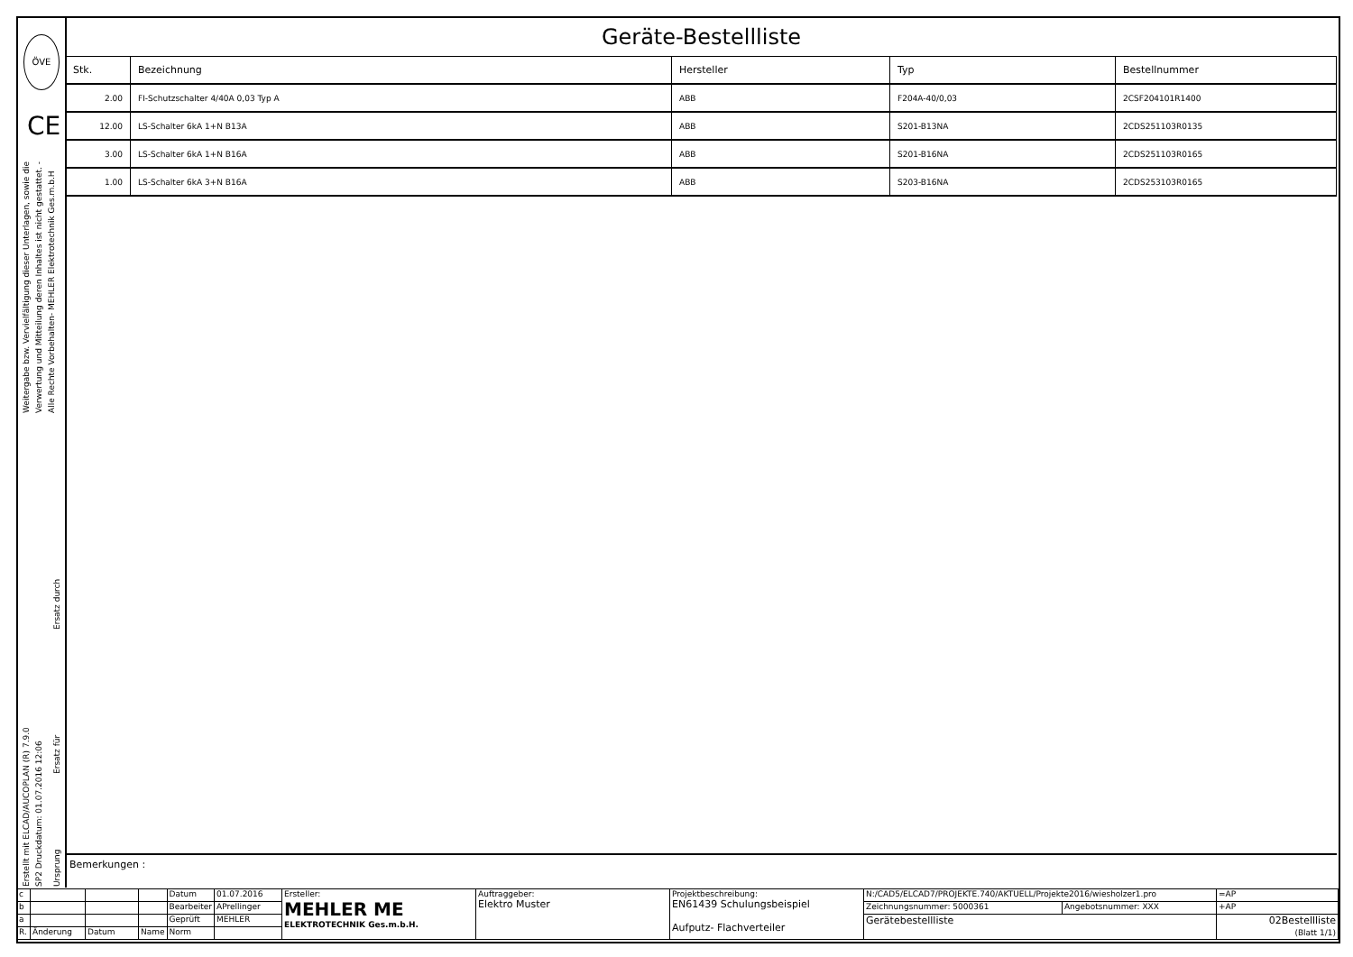ÖVE
CE
Weitergabe bzw. Vervielfältigung dieser Unterlagen, sowie die Verwertung und Mitteilung deren Inhaltes ist nicht gestattet. -Alle Rechte Vorbehalten- MEHLER Elektrotechnik Ges.m.b.H
Ersatz durch
Ersatz für
Erstellt mit ELCAD/AUCOPLAN (R) 7.9.0 SP2 Druckdatum: 01.07.2016 12:06
Ursprung
Geräte-Bestellliste
| Stk. | Bezeichnung | Hersteller | Typ | Bestellnummer |
| --- | --- | --- | --- | --- |
| 2.00 | FI-Schutzschalter 4/40A 0,03 Typ A | ABB | F204A-40/0,03 | 2CSF204101R1400 |
| 12.00 | LS-Schalter 6kA 1+N B13A | ABB | S201-B13NA | 2CDS251103R0135 |
| 3.00 | LS-Schalter 6kA 1+N B16A | ABB | S201-B16NA | 2CDS251103R0165 |
| 1.00 | LS-Schalter 6kA 3+N B16A | ABB | S203-B16NA | 2CDS253103R0165 |
Bemerkungen :
| c | | | | Datum | 01.07.2016 | Ersteller: MEHLER ME ELEKTROTECHNIK Ges.m.b.H. | Auftraggeber: Elektro Muster | Projektbeschreibung: EN61439 Schulungsbeispiel Aufputz- Flachverteiler | N:/CAD5/ELCAD7/PROJEKTE.740/AKTUELL/Projekte2016/wiesholzer1.pro | | =AP |
| b | | | | Bearbeiter | APrellinger | | | | Zeichnungsnummer: 5000361 | Angebotsnummer: XXX | +AP |
| a | | | | Geprüft | MEHLER | | | | Gerätebestellliste | | 02Bestellliste (Blatt 1/1) |
| R. | Änderung | Datum | Name | Norm | | | | | | | |